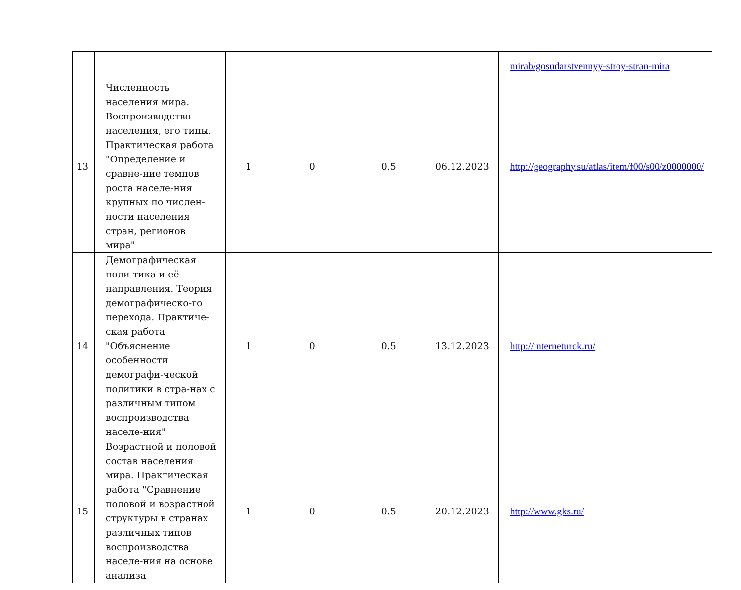| | | | | | | mirab/gosudarstvennyy-stroy-stran-mira |
| 13 | Численность населения мира. Воспроизводство населения, его типы. Практическая работа "Определение и сравне-ние темпов роста населе-ния крупных по числен-ности населения стран, регионов мира" | 1 | 0 | 0.5 | 06.12.2023 | http://geography.su/atlas/item/f00/s00/z0000000/ |
| 14 | Демографическая поли-тика и её направления. Теория демографическо-го перехода. Практиче-ская работа "Объяснение особенности демографи-ческой политики в стра-нах с различным типом воспроизводства населе-ния" | 1 | 0 | 0.5 | 13.12.2023 | http://interneturok.ru/ |
| 15 | Возрастной и половой состав населения мира. Практическая работа "Сравнение половой и возрастной структуры в странах различных типов воспроизводства населе-ния на основе анализа | 1 | 0 | 0.5 | 20.12.2023 | http://www.gks.ru/ |